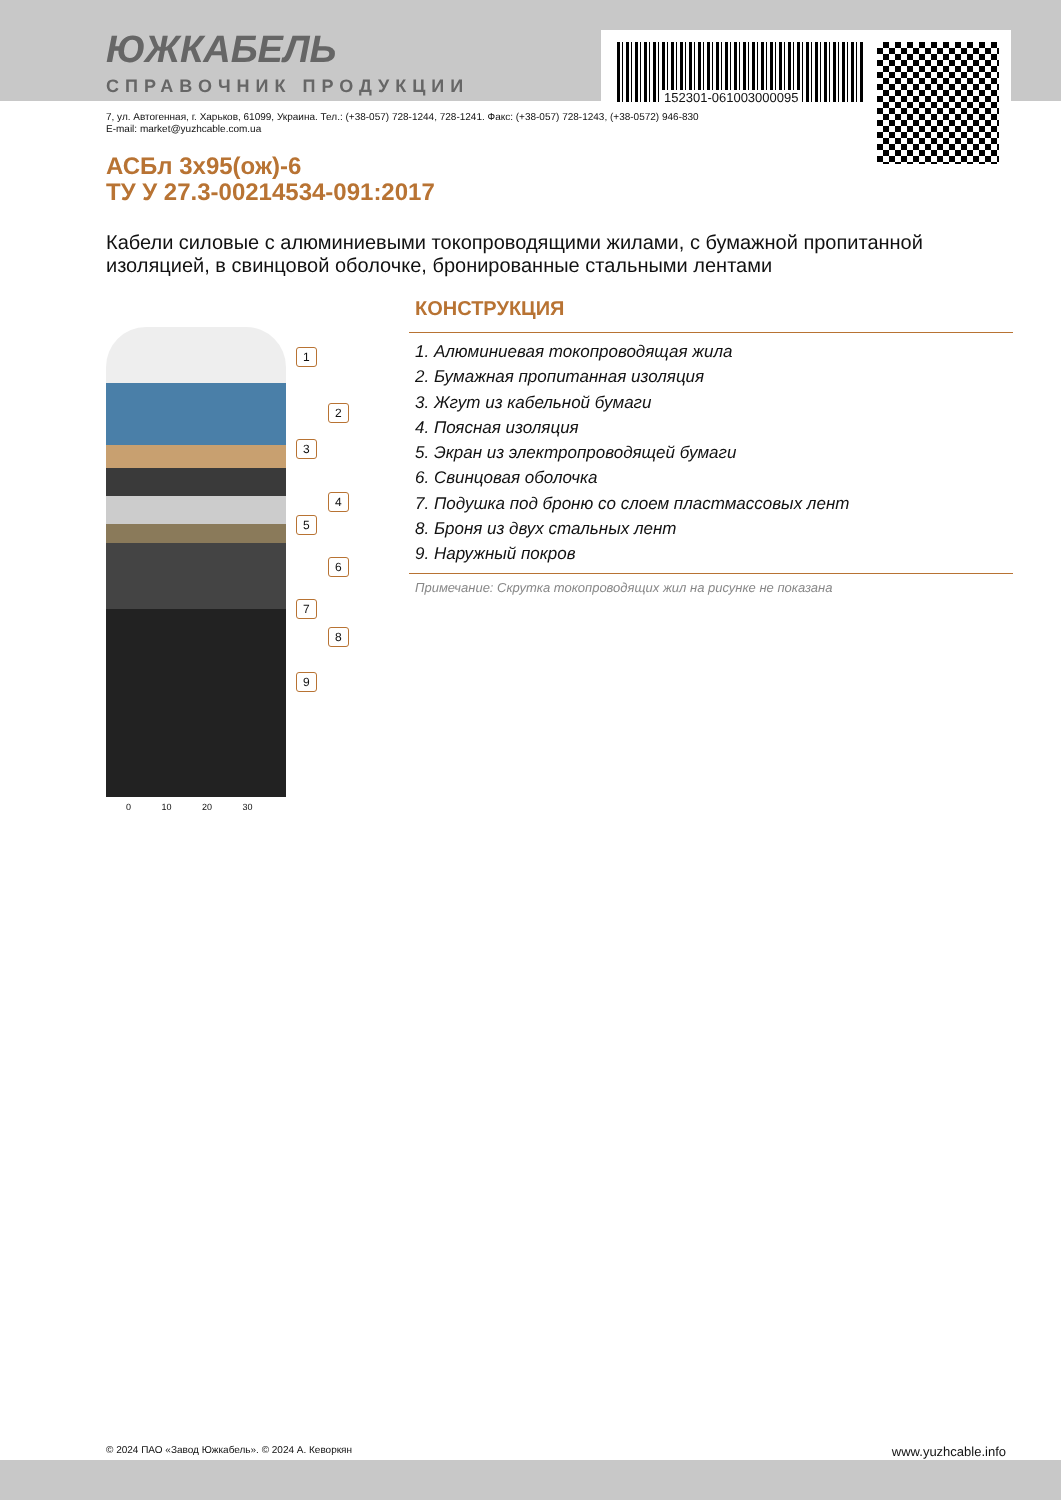152301-061003000095
ЮЖКАБЕЛЬ
СПРАВОЧНИК ПРОДУКЦИИ
7, ул. Автогенная, г. Харьков, 61099, Украина. Тел.: (+38-057) 728-1244, 728-1241. Факс: (+38-057) 728-1243, (+38-0572) 946-830
E-mail: market@yuzhcable.com.ua
АСБл 3х95(ож)-6
ТУ У 27.3-00214534-091:2017
Кабели силовые с алюминиевыми токопроводящими жилами, с бумажной пропитанной изоляцией, в свинцовой оболочке, бронированные стальными лентами
1
2
3
4
5
6
7
8
9
0 10 20 30
КОНСТРУКЦИЯ
1. Алюминиевая токопроводящая жила
2. Бумажная пропитанная изоляция
3. Жгут из кабельной бумаги
4. Поясная изоляция
5. Экран из электропроводящей бумаги
6. Свинцовая оболочка
7. Подушка под броню со слоем пластмассовых лент
8. Броня из двух стальных лент
9. Наружный покров
Примечание: Скрутка токопроводящих жил на рисунке не показана
© 2024 ПАО «Завод Южкабель». © 2024 А. Кеворкян www.yuzhcable.info